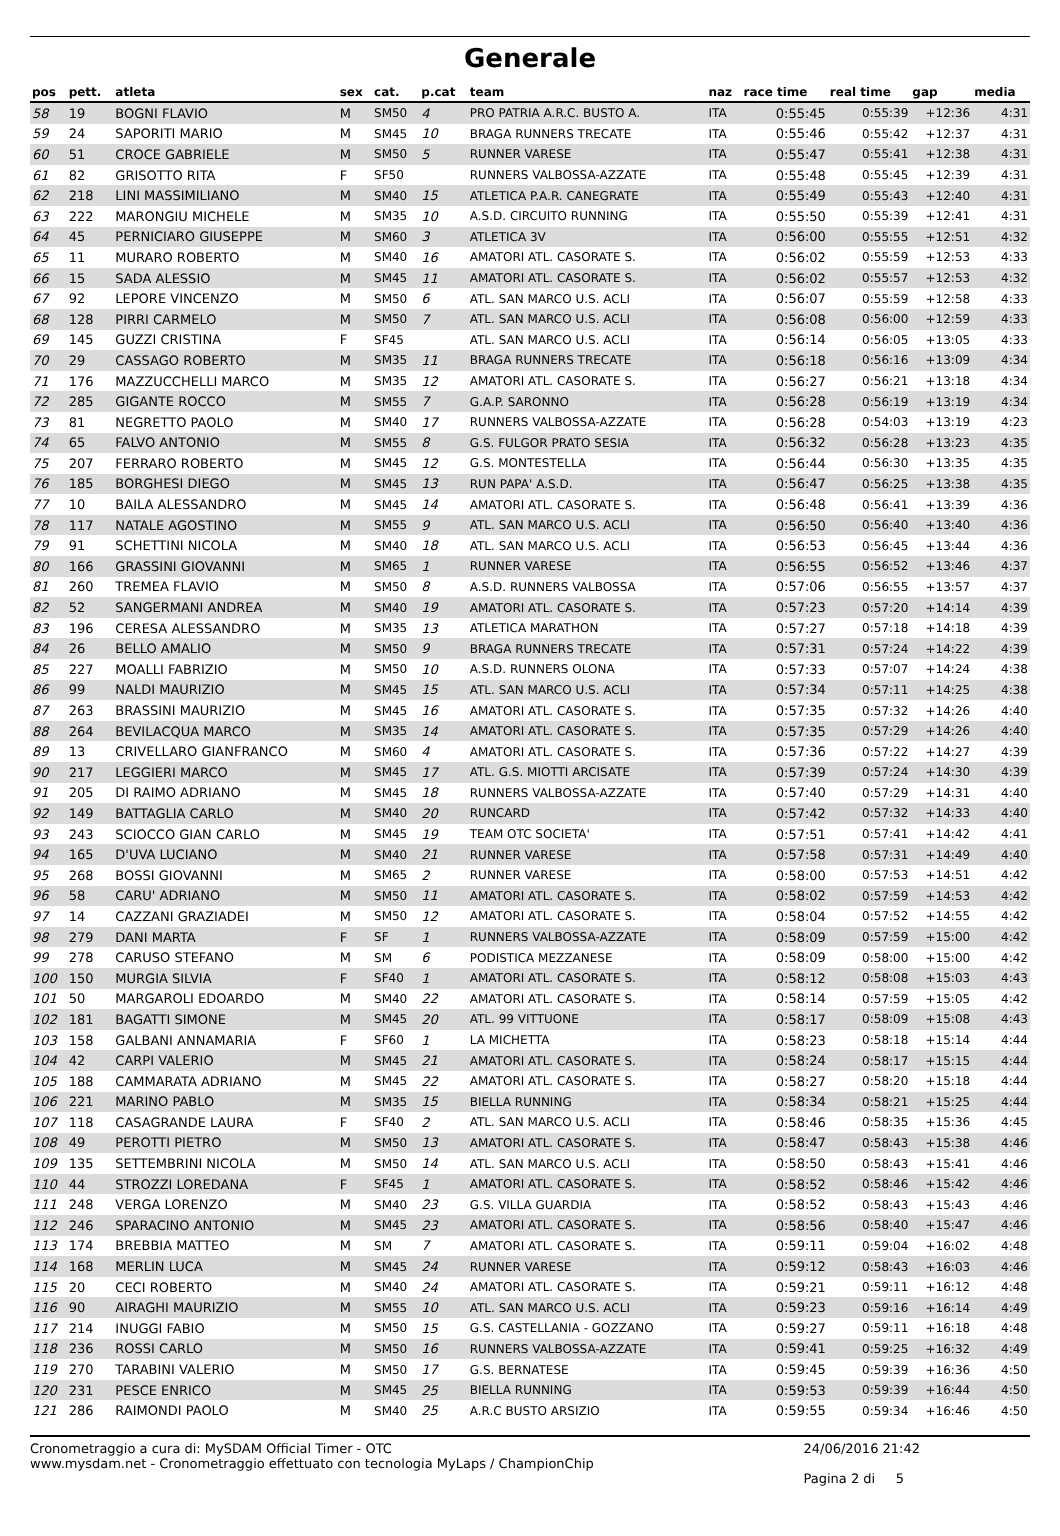Generale
| pos | pett. | atleta | sex | cat. | p.cat | team | naz | race time | real time | gap | media |
| --- | --- | --- | --- | --- | --- | --- | --- | --- | --- | --- | --- |
| 58 | 19 | BOGNI FLAVIO | M | SM50 | 4 | PRO PATRIA A.R.C. BUSTO A. | ITA | 0:55:45 | 0:55:39 | +12:36 | 4:31 |
| 59 | 24 | SAPORITI MARIO | M | SM45 | 10 | BRAGA RUNNERS TRECATE | ITA | 0:55:46 | 0:55:42 | +12:37 | 4:31 |
| 60 | 51 | CROCE GABRIELE | M | SM50 | 5 | RUNNER VARESE | ITA | 0:55:47 | 0:55:41 | +12:38 | 4:31 |
| 61 | 82 | GRISOTTO RITA | F | SF50 | | RUNNERS VALBOSSA-AZZATE | ITA | 0:55:48 | 0:55:45 | +12:39 | 4:31 |
| 62 | 218 | LINI MASSIMILIANO | M | SM40 | 15 | ATLETICA P.A.R. CANEGRATE | ITA | 0:55:49 | 0:55:43 | +12:40 | 4:31 |
| 63 | 222 | MARONGIU MICHELE | M | SM35 | 10 | A.S.D. CIRCUITO RUNNING | ITA | 0:55:50 | 0:55:39 | +12:41 | 4:31 |
| 64 | 45 | PERNICIARO GIUSEPPE | M | SM60 | 3 | ATLETICA 3V | ITA | 0:56:00 | 0:55:55 | +12:51 | 4:32 |
| 65 | 11 | MURARO ROBERTO | M | SM40 | 16 | AMATORI ATL. CASORATE S. | ITA | 0:56:02 | 0:55:59 | +12:53 | 4:33 |
| 66 | 15 | SADA ALESSIO | M | SM45 | 11 | AMATORI ATL. CASORATE S. | ITA | 0:56:02 | 0:55:57 | +12:53 | 4:32 |
| 67 | 92 | LEPORE VINCENZO | M | SM50 | 6 | ATL. SAN MARCO U.S. ACLI | ITA | 0:56:07 | 0:55:59 | +12:58 | 4:33 |
| 68 | 128 | PIRRI CARMELO | M | SM50 | 7 | ATL. SAN MARCO U.S. ACLI | ITA | 0:56:08 | 0:56:00 | +12:59 | 4:33 |
| 69 | 145 | GUZZI CRISTINA | F | SF45 | | ATL. SAN MARCO U.S. ACLI | ITA | 0:56:14 | 0:56:05 | +13:05 | 4:33 |
| 70 | 29 | CASSAGO ROBERTO | M | SM35 | 11 | BRAGA RUNNERS TRECATE | ITA | 0:56:18 | 0:56:16 | +13:09 | 4:34 |
| 71 | 176 | MAZZUCCHELLI MARCO | M | SM35 | 12 | AMATORI ATL. CASORATE S. | ITA | 0:56:27 | 0:56:21 | +13:18 | 4:34 |
| 72 | 285 | GIGANTE ROCCO | M | SM55 | 7 | G.A.P. SARONNO | ITA | 0:56:28 | 0:56:19 | +13:19 | 4:34 |
| 73 | 81 | NEGRETTO PAOLO | M | SM40 | 17 | RUNNERS VALBOSSA-AZZATE | ITA | 0:56:28 | 0:54:03 | +13:19 | 4:23 |
| 74 | 65 | FALVO ANTONIO | M | SM55 | 8 | G.S. FULGOR PRATO SESIA | ITA | 0:56:32 | 0:56:28 | +13:23 | 4:35 |
| 75 | 207 | FERRARO ROBERTO | M | SM45 | 12 | G.S. MONTESTELLA | ITA | 0:56:44 | 0:56:30 | +13:35 | 4:35 |
| 76 | 185 | BORGHESI DIEGO | M | SM45 | 13 | RUN PAPA' A.S.D. | ITA | 0:56:47 | 0:56:25 | +13:38 | 4:35 |
| 77 | 10 | BAILA ALESSANDRO | M | SM45 | 14 | AMATORI ATL. CASORATE S. | ITA | 0:56:48 | 0:56:41 | +13:39 | 4:36 |
| 78 | 117 | NATALE AGOSTINO | M | SM55 | 9 | ATL. SAN MARCO U.S. ACLI | ITA | 0:56:50 | 0:56:40 | +13:40 | 4:36 |
| 79 | 91 | SCHETTINI NICOLA | M | SM40 | 18 | ATL. SAN MARCO U.S. ACLI | ITA | 0:56:53 | 0:56:45 | +13:44 | 4:36 |
| 80 | 166 | GRASSINI GIOVANNI | M | SM65 | 1 | RUNNER VARESE | ITA | 0:56:55 | 0:56:52 | +13:46 | 4:37 |
| 81 | 260 | TREMEA FLAVIO | M | SM50 | 8 | A.S.D. RUNNERS VALBOSSA | ITA | 0:57:06 | 0:56:55 | +13:57 | 4:37 |
| 82 | 52 | SANGERMANI ANDREA | M | SM40 | 19 | AMATORI ATL. CASORATE S. | ITA | 0:57:23 | 0:57:20 | +14:14 | 4:39 |
| 83 | 196 | CERESA ALESSANDRO | M | SM35 | 13 | ATLETICA MARATHON | ITA | 0:57:27 | 0:57:18 | +14:18 | 4:39 |
| 84 | 26 | BELLO AMALIO | M | SM50 | 9 | BRAGA RUNNERS TRECATE | ITA | 0:57:31 | 0:57:24 | +14:22 | 4:39 |
| 85 | 227 | MOALLI FABRIZIO | M | SM50 | 10 | A.S.D. RUNNERS OLONA | ITA | 0:57:33 | 0:57:07 | +14:24 | 4:38 |
| 86 | 99 | NALDI MAURIZIO | M | SM45 | 15 | ATL. SAN MARCO U.S. ACLI | ITA | 0:57:34 | 0:57:11 | +14:25 | 4:38 |
| 87 | 263 | BRASSINI MAURIZIO | M | SM45 | 16 | AMATORI ATL. CASORATE S. | ITA | 0:57:35 | 0:57:32 | +14:26 | 4:40 |
| 88 | 264 | BEVILACQUA MARCO | M | SM35 | 14 | AMATORI ATL. CASORATE S. | ITA | 0:57:35 | 0:57:29 | +14:26 | 4:40 |
| 89 | 13 | CRIVELLARO GIANFRANCO | M | SM60 | 4 | AMATORI ATL. CASORATE S. | ITA | 0:57:36 | 0:57:22 | +14:27 | 4:39 |
| 90 | 217 | LEGGIERI MARCO | M | SM45 | 17 | ATL. G.S. MIOTTI ARCISATE | ITA | 0:57:39 | 0:57:24 | +14:30 | 4:39 |
| 91 | 205 | DI RAIMO ADRIANO | M | SM45 | 18 | RUNNERS VALBOSSA-AZZATE | ITA | 0:57:40 | 0:57:29 | +14:31 | 4:40 |
| 92 | 149 | BATTAGLIA CARLO | M | SM40 | 20 | RUNCARD | ITA | 0:57:42 | 0:57:32 | +14:33 | 4:40 |
| 93 | 243 | SCIOCCO GIAN CARLO | M | SM45 | 19 | TEAM OTC SOCIETA' | ITA | 0:57:51 | 0:57:41 | +14:42 | 4:41 |
| 94 | 165 | D'UVA LUCIANO | M | SM40 | 21 | RUNNER VARESE | ITA | 0:57:58 | 0:57:31 | +14:49 | 4:40 |
| 95 | 268 | BOSSI GIOVANNI | M | SM65 | 2 | RUNNER VARESE | ITA | 0:58:00 | 0:57:53 | +14:51 | 4:42 |
| 96 | 58 | CARU' ADRIANO | M | SM50 | 11 | AMATORI ATL. CASORATE S. | ITA | 0:58:02 | 0:57:59 | +14:53 | 4:42 |
| 97 | 14 | CAZZANI GRAZIADEI | M | SM50 | 12 | AMATORI ATL. CASORATE S. | ITA | 0:58:04 | 0:57:52 | +14:55 | 4:42 |
| 98 | 279 | DANI MARTA | F | SF | 1 | RUNNERS VALBOSSA-AZZATE | ITA | 0:58:09 | 0:57:59 | +15:00 | 4:42 |
| 99 | 278 | CARUSO STEFANO | M | SM | 6 | PODISTICA MEZZANESE | ITA | 0:58:09 | 0:58:00 | +15:00 | 4:42 |
| 100 | 150 | MURGIA SILVIA | F | SF40 | 1 | AMATORI ATL. CASORATE S. | ITA | 0:58:12 | 0:58:08 | +15:03 | 4:43 |
| 101 | 50 | MARGAROLI EDOARDO | M | SM40 | 22 | AMATORI ATL. CASORATE S. | ITA | 0:58:14 | 0:57:59 | +15:05 | 4:42 |
| 102 | 181 | BAGATTI SIMONE | M | SM45 | 20 | ATL. 99 VITTUONE | ITA | 0:58:17 | 0:58:09 | +15:08 | 4:43 |
| 103 | 158 | GALBANI ANNAMARIA | F | SF60 | 1 | LA MICHETTA | ITA | 0:58:23 | 0:58:18 | +15:14 | 4:44 |
| 104 | 42 | CARPI VALERIO | M | SM45 | 21 | AMATORI ATL. CASORATE S. | ITA | 0:58:24 | 0:58:17 | +15:15 | 4:44 |
| 105 | 188 | CAMMARATA ADRIANO | M | SM45 | 22 | AMATORI ATL. CASORATE S. | ITA | 0:58:27 | 0:58:20 | +15:18 | 4:44 |
| 106 | 221 | MARINO PABLO | M | SM35 | 15 | BIELLA RUNNING | ITA | 0:58:34 | 0:58:21 | +15:25 | 4:44 |
| 107 | 118 | CASAGRANDE LAURA | F | SF40 | 2 | ATL. SAN MARCO U.S. ACLI | ITA | 0:58:46 | 0:58:35 | +15:36 | 4:45 |
| 108 | 49 | PEROTTI PIETRO | M | SM50 | 13 | AMATORI ATL. CASORATE S. | ITA | 0:58:47 | 0:58:43 | +15:38 | 4:46 |
| 109 | 135 | SETTEMBRINI NICOLA | M | SM50 | 14 | ATL. SAN MARCO U.S. ACLI | ITA | 0:58:50 | 0:58:43 | +15:41 | 4:46 |
| 110 | 44 | STROZZI LOREDANA | F | SF45 | 1 | AMATORI ATL. CASORATE S. | ITA | 0:58:52 | 0:58:46 | +15:42 | 4:46 |
| 111 | 248 | VERGA LORENZO | M | SM40 | 23 | G.S. VILLA GUARDIA | ITA | 0:58:52 | 0:58:43 | +15:43 | 4:46 |
| 112 | 246 | SPARACINO ANTONIO | M | SM45 | 23 | AMATORI ATL. CASORATE S. | ITA | 0:58:56 | 0:58:40 | +15:47 | 4:46 |
| 113 | 174 | BREBBIA MATTEO | M | SM | 7 | AMATORI ATL. CASORATE S. | ITA | 0:59:11 | 0:59:04 | +16:02 | 4:48 |
| 114 | 168 | MERLIN LUCA | M | SM45 | 24 | RUNNER VARESE | ITA | 0:59:12 | 0:58:43 | +16:03 | 4:46 |
| 115 | 20 | CECI ROBERTO | M | SM40 | 24 | AMATORI ATL. CASORATE S. | ITA | 0:59:21 | 0:59:11 | +16:12 | 4:48 |
| 116 | 90 | AIRAGHI MAURIZIO | M | SM55 | 10 | ATL. SAN MARCO U.S. ACLI | ITA | 0:59:23 | 0:59:16 | +16:14 | 4:49 |
| 117 | 214 | INUGGI FABIO | M | SM50 | 15 | G.S. CASTELLANIA - GOZZANO | ITA | 0:59:27 | 0:59:11 | +16:18 | 4:48 |
| 118 | 236 | ROSSI CARLO | M | SM50 | 16 | RUNNERS VALBOSSA-AZZATE | ITA | 0:59:41 | 0:59:25 | +16:32 | 4:49 |
| 119 | 270 | TARABINI VALERIO | M | SM50 | 17 | G.S. BERNATESE | ITA | 0:59:45 | 0:59:39 | +16:36 | 4:50 |
| 120 | 231 | PESCE ENRICO | M | SM45 | 25 | BIELLA RUNNING | ITA | 0:59:53 | 0:59:39 | +16:44 | 4:50 |
| 121 | 286 | RAIMONDI PAOLO | M | SM40 | 25 | A.R.C BUSTO ARSIZIO | ITA | 0:59:55 | 0:59:34 | +16:46 | 4:50 |
Cronometraggio a cura di: MySDAM Official Timer - OTC
www.mysdam.net - Cronometraggio effettuato con tecnologia MyLaps / ChampionChip
24/06/2016 21:42
Pagina 2 di 5